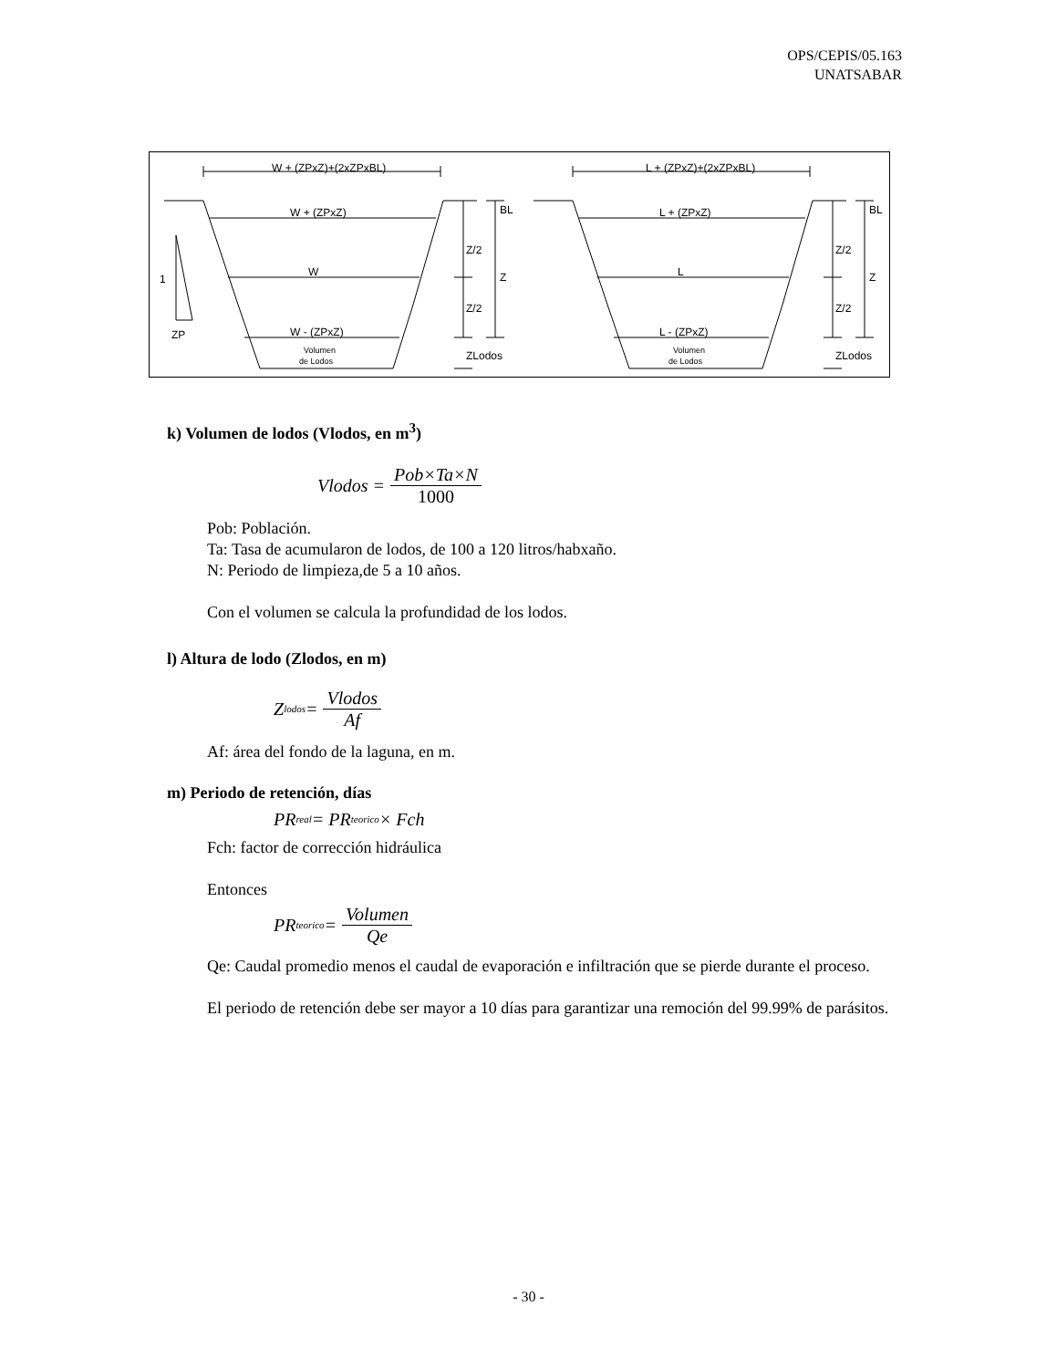OPS/CEPIS/05.163
UNATSABAR
W + (ZPxZ)+(2xZPxBL)
W + (ZPxZ)
W
W - (ZPxZ)
Volumen
de Lodos
BL
Z/2
Z
Z/2
ZLodos
1
ZP
L + (ZPxZ)+(2xZPxBL)
L + (ZPxZ)
L
L - (ZPxZ)
Volumen
de Lodos
BL
Z/2
Z
Z/2
ZLodos
k) Volumen de lodos (Vlodos, en m<sup>3</sup>)
Vlodos = Pob×Ta×N 1000
Pob: Población.
Ta: Tasa de acumularon de lodos, de 100 a 120 litros/habxaño.
N: Periodo de limpieza,de 5 a 10 años.
Con el volumen se calcula la profundidad de los lodos.
l) Altura de lodo (Zlodos, en m)
Z<sub>lodos</sub> = Vlodos Af
Af: área del fondo de la laguna, en m.
m) Periodo de retención, días
PR<sub>real</sub> = PR<sub>teorico</sub> × Fch
Fch: factor de corrección hidráulica
Entonces
PR<sub>teorico</sub> = Volumen Qe
Qe: Caudal promedio menos el caudal de evaporación e infiltración que se pierde durante el proceso.
El periodo de retención debe ser mayor a 10 días para garantizar una remoción del 99.99% de parásitos.
- 30 -